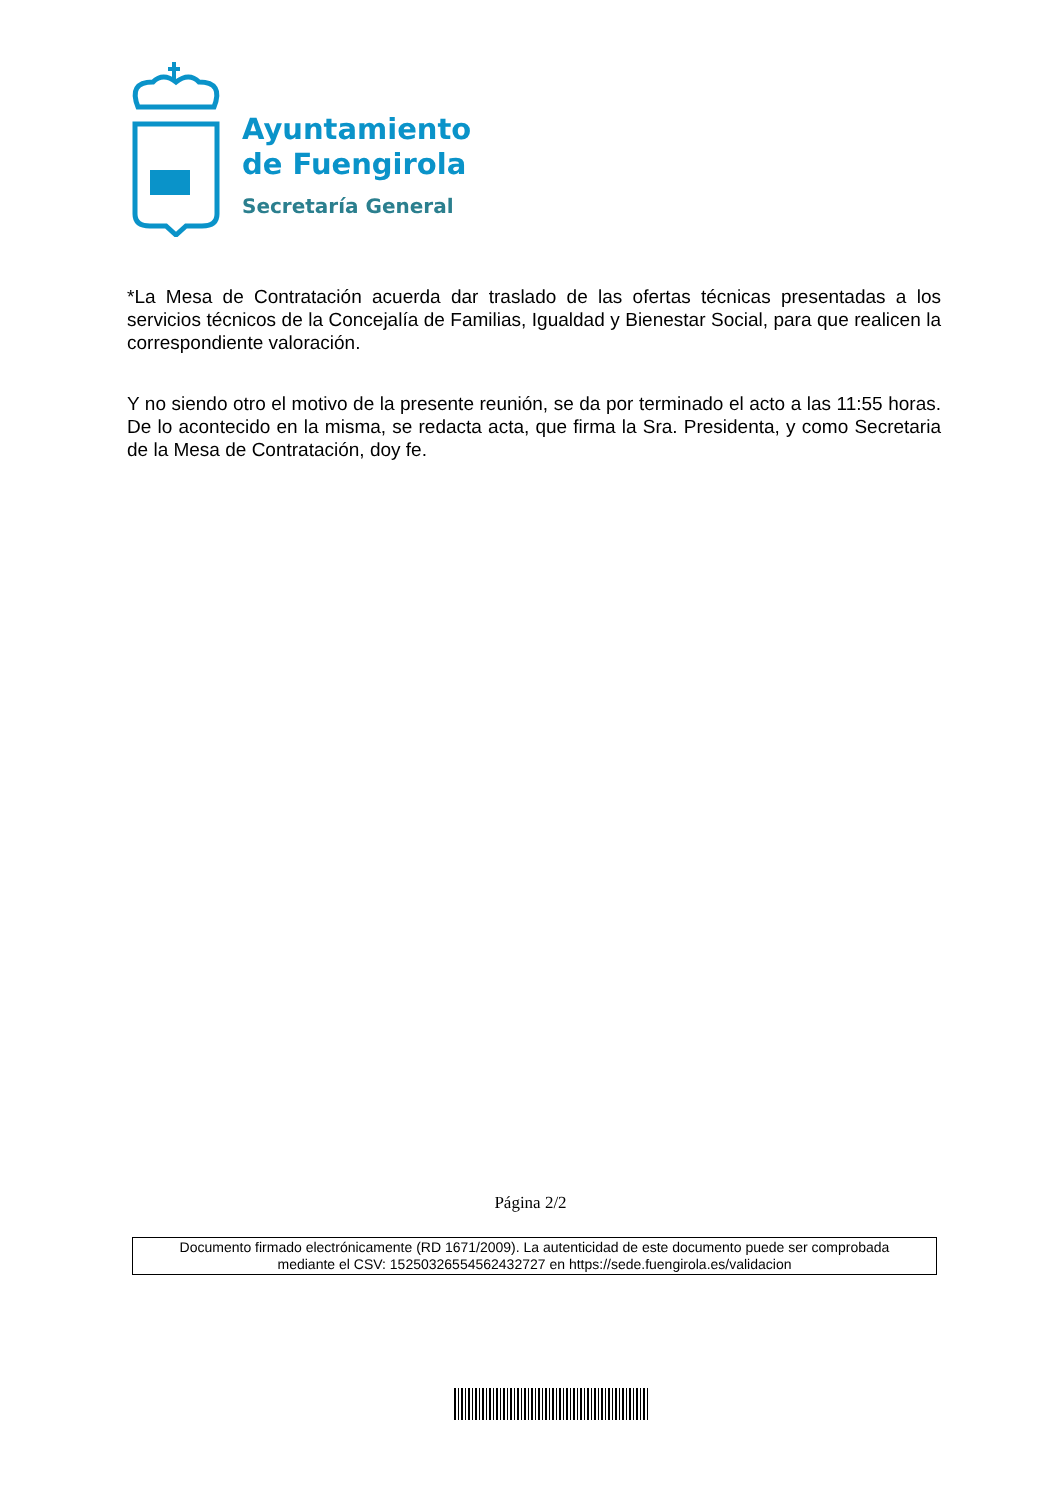Ayuntamiento
de Fuengirola
Secretaría General
*La Mesa de Contratación acuerda dar traslado de las ofertas técnicas presentadas a los servicios técnicos de la Concejalía de Familias, Igualdad y Bienestar Social, para que realicen la correspondiente valoración.
Y no siendo otro el motivo de la presente reunión, se da por terminado el acto a las 11:55 horas. De lo acontecido en la misma, se redacta acta, que firma la Sra. Presidenta, y como Secretaria de la Mesa de Contratación, doy fe.
Página 2/2
Documento firmado electrónicamente (RD 1671/2009). La autenticidad de este documento puede ser comprobada
mediante el CSV: 15250326554562432727 en https://sede.fuengirola.es/validacion